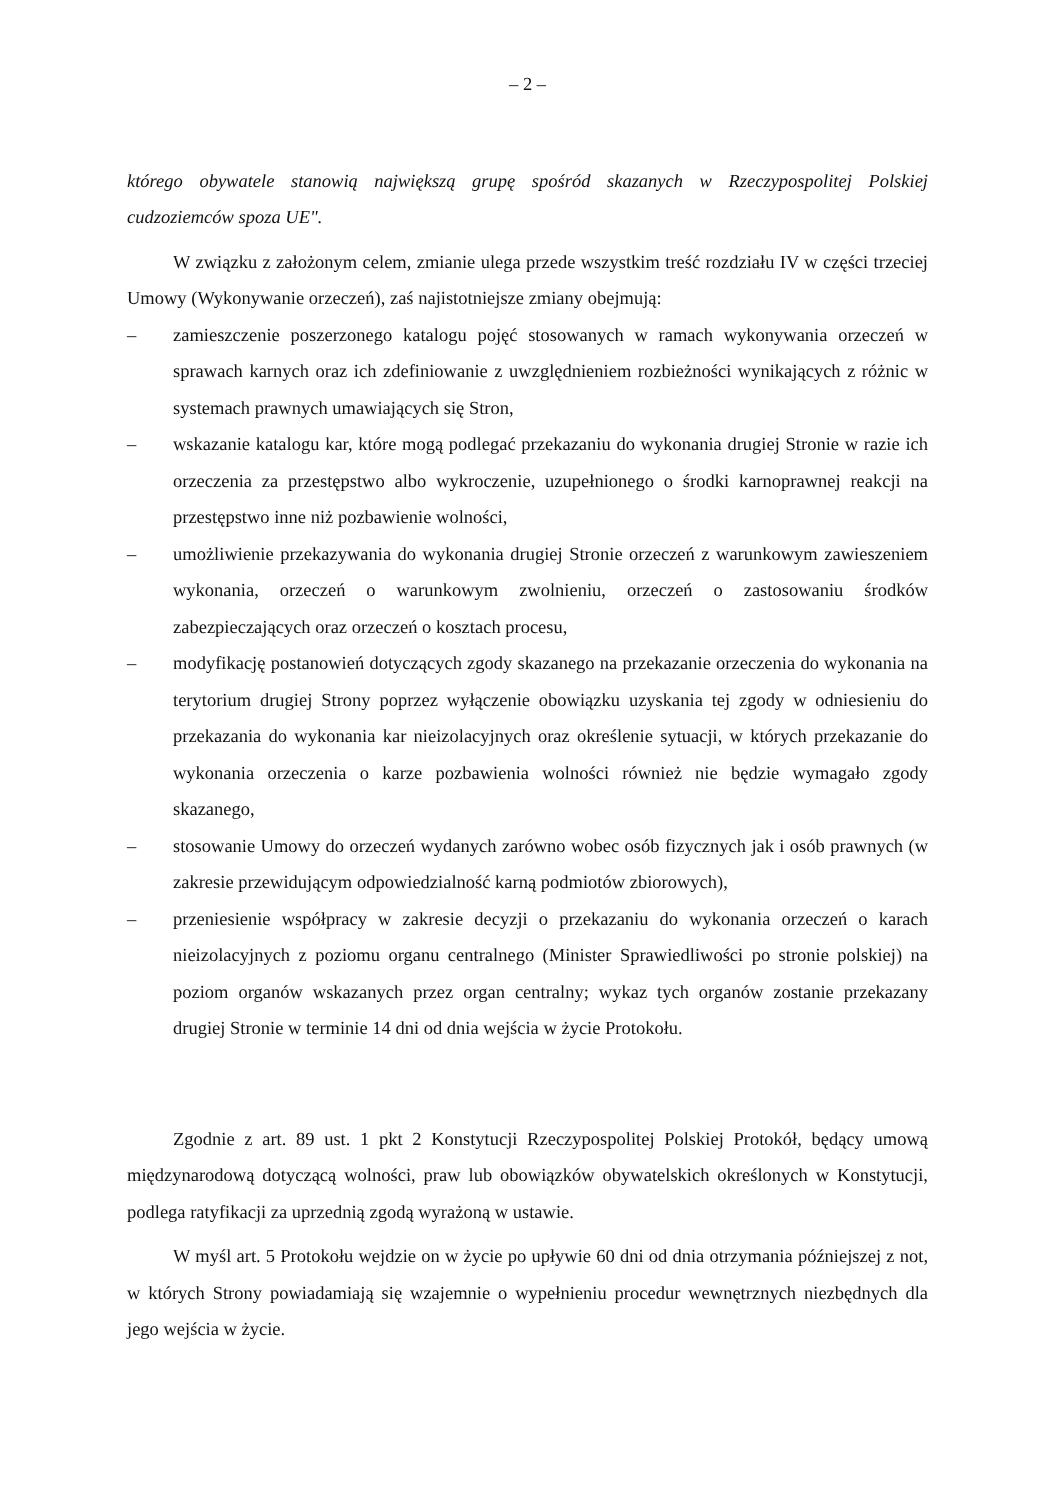– 2 –
którego obywatele stanowią największą grupę spośród skazanych w Rzeczypospolitej Polskiej cudzoziemców spoza UE".
W związku z założonym celem, zmianie ulega przede wszystkim treść rozdziału IV w części trzeciej Umowy (Wykonywanie orzeczeń), zaś najistotniejsze zmiany obejmują:
– zamieszczenie poszerzonego katalogu pojęć stosowanych w ramach wykonywania orzeczeń w sprawach karnych oraz ich zdefiniowanie z uwzględnieniem rozbieżności wynikających z różnic w systemach prawnych umawiających się Stron,
– wskazanie katalogu kar, które mogą podlegać przekazaniu do wykonania drugiej Stronie w razie ich orzeczenia za przestępstwo albo wykroczenie, uzupełnionego o środki karnoprawnej reakcji na przestępstwo inne niż pozbawienie wolności,
– umożliwienie przekazywania do wykonania drugiej Stronie orzeczeń z warunkowym zawieszeniem wykonania, orzeczeń o warunkowym zwolnieniu, orzeczeń o zastosowaniu środków zabezpieczających oraz orzeczeń o kosztach procesu,
– modyfikację postanowień dotyczących zgody skazanego na przekazanie orzeczenia do wykonania na terytorium drugiej Strony poprzez wyłączenie obowiązku uzyskania tej zgody w odniesieniu do przekazania do wykonania kar nieizolacyjnych oraz określenie sytuacji, w których przekazanie do wykonania orzeczenia o karze pozbawienia wolności również nie będzie wymagało zgody skazanego,
– stosowanie Umowy do orzeczeń wydanych zarówno wobec osób fizycznych jak i osób prawnych (w zakresie przewidującym odpowiedzialność karną podmiotów zbiorowych),
– przeniesienie współpracy w zakresie decyzji o przekazaniu do wykonania orzeczeń o karach nieizolacyjnych z poziomu organu centralnego (Minister Sprawiedliwości po stronie polskiej) na poziom organów wskazanych przez organ centralny; wykaz tych organów zostanie przekazany drugiej Stronie w terminie 14 dni od dnia wejścia w życie Protokołu.
Zgodnie z art. 89 ust. 1 pkt 2 Konstytucji Rzeczypospolitej Polskiej Protokół, będący umową międzynarodową dotyczącą wolności, praw lub obowiązków obywatelskich określonych w Konstytucji, podlega ratyfikacji za uprzednią zgodą wyrażoną w ustawie.
W myśl art. 5 Protokołu wejdzie on w życie po upływie 60 dni od dnia otrzymania późniejszej z not, w których Strony powiadamiają się wzajemnie o wypełnieniu procedur wewnętrznych niezbędnych dla jego wejścia w życie.